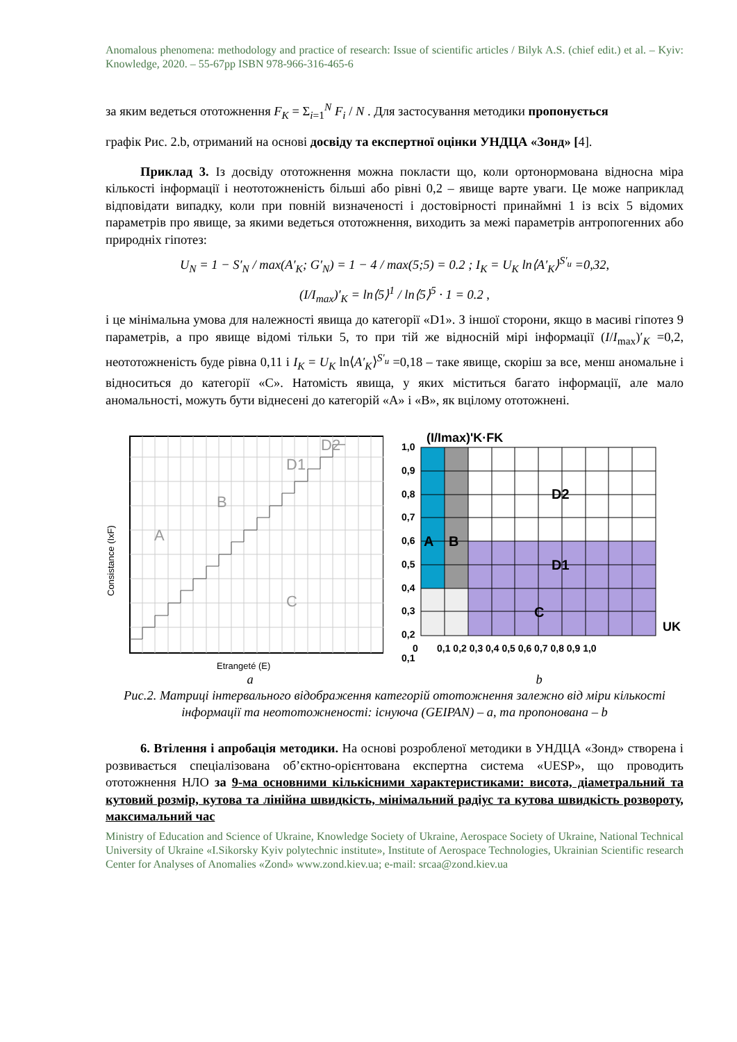Anomalous phenomena: methodology and practice of research: Issue of scientific articles / Bilyk A.S. (chief edit.) et al. – Kyiv: Knowledge, 2020. – 55-67pp ISBN 978-966-316-465-6
за яким ведеться ототожнення F<sub>K</sub> = Σ<sub>i=1</sub><sup>N</sup> F<sub>i</sub> / N . Для застосування методики пропонується
графік Рис. 2.b, отриманий на основі досвіду та експертної оцінки УНДЦА «Зонд» [4].
Приклад 3. Із досвіду ототожнення можна покласти що, коли ортонормована відносна міра кількості інформації і неототожненість більші або рівні 0,2 – явище варте уваги. Це може наприклад відповідати випадку, коли при повній визначеності і достовірності принаймні 1 із всіх 5 відомих параметрів про явище, за якими ведеться ототожнення, виходить за межі параметрів антропогенних або природніх гіпотез:
U<sub>N</sub> = 1 − S′<sub>N</sub> / max(A′<sub>K</sub>; G′<sub>N</sub>) = 1 − 4 / max(5;5) = 0.2 ; I<sub>K</sub> = U<sub>K</sub> ln⟨A′<sub>K</sub>⟩<sup>S′<sub>u</sub></sup> =0,32,
(I/I<sub>max</sub>)′<sub>K</sub> = ln⟨5⟩<sup>1</sup> / ln⟨5⟩<sup>5</sup> · 1 = 0.2 ,
і це мінімальна умова для належності явища до категорії «D1». З іншої сторони, якщо в масиві гіпотез 9 параметрів, а про явище відомі тільки 5, то при тій же відносній мірі інформації (I/I<sub>max</sub>)′<sub>K</sub> =0,2, неототожненість буде рівна 0,11 і I<sub>K</sub> = U<sub>K</sub> ln⟨A′<sub>K</sub>⟩<sup>S′<sub>u</sub></sup> =0,18 – таке явище, скоріш за все, менш аномальне і відноситься до категорії «С». Натомість явища, у яких міститься багато інформації, але мало аномальності, можуть бути віднесені до категорій «А» і «В», як вцілому ототожнені.
A
B
D1
D2
C
Etrangeté (E)
Consistance (IxF)
1,0
0,9
0,8
0,7
0,6
0,5
0,4
0,3
0,2
0,1
(I/Imax)'K·FK
UK
A
B
D2
D1
C
0
0,1 0,2 0,3 0,4 0,5 0,6 0,7 0,8 0,9 1,0
a b
Рис.2. Матриці інтервального відображення категорій ототожнення залежно від міри кількості інформації та неототожненості: існуюча (GEIPAN) – a, та пропонована – b
6. Втілення і апробація методики. На основі розробленої методики в УНДЦА «Зонд» створена і розвивається спеціалізована об’єктно-орієнтована експертна система «UESP», що проводить ототожнення НЛО за 9-ма основними кількісними характеристиками: висота, діаметральний та кутовий розмір, кутова та лінійна швидкість, мінімальний радіус та кутова швидкість розвороту, максимальний час
Ministry of Education and Science of Ukraine, Knowledge Society of Ukraine, Aerospace Society of Ukraine, National Technical University of Ukraine «I.Sikorsky Kyiv polytechnic institute», Institute of Aerospace Technologies, Ukrainian Scientific research Center for Analyses of Anomalies «Zond» www.zond.kiev.ua; e-mail: srcaa@zond.kiev.ua